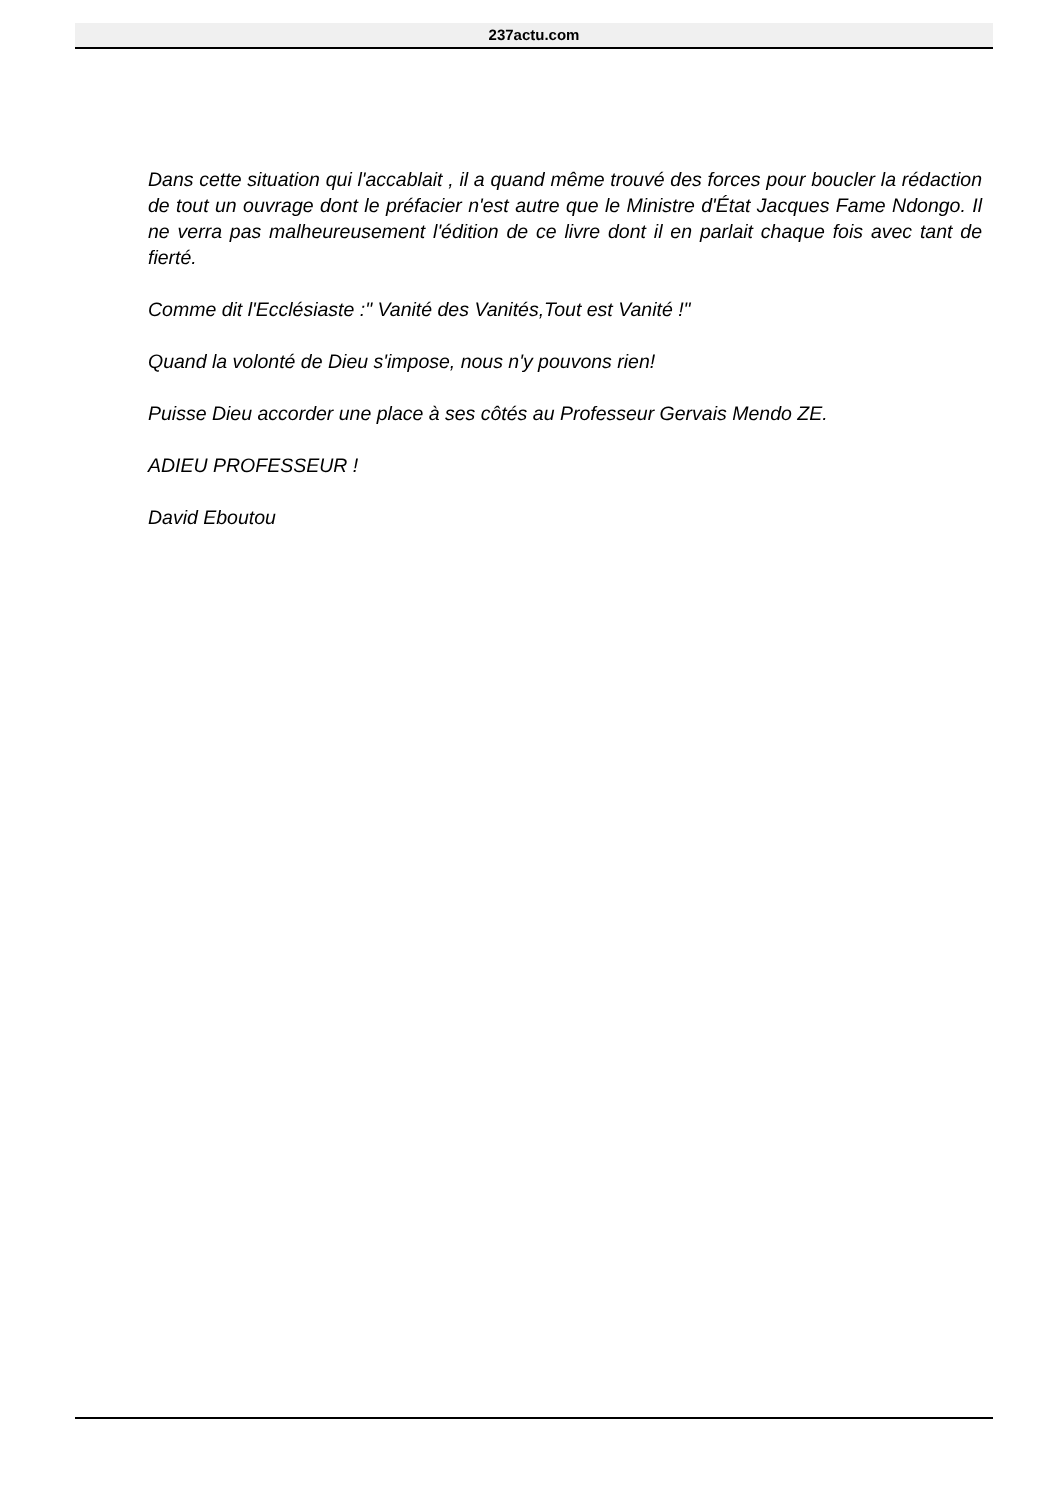237actu.com
Dans cette situation qui l'accablait , il a quand même trouvé des forces pour boucler la rédaction de tout un ouvrage dont le préfacier n'est autre que le Ministre d'État Jacques Fame Ndongo. Il ne verra pas malheureusement l'édition de ce livre dont il en parlait chaque fois avec tant de fierté.
Comme dit l'Ecclésiaste :" Vanité des Vanités,Tout est Vanité !"
Quand la volonté de Dieu s'impose, nous n'y pouvons rien!
Puisse Dieu accorder une place à ses côtés au Professeur Gervais Mendo ZE.
ADIEU PROFESSEUR !
David Eboutou